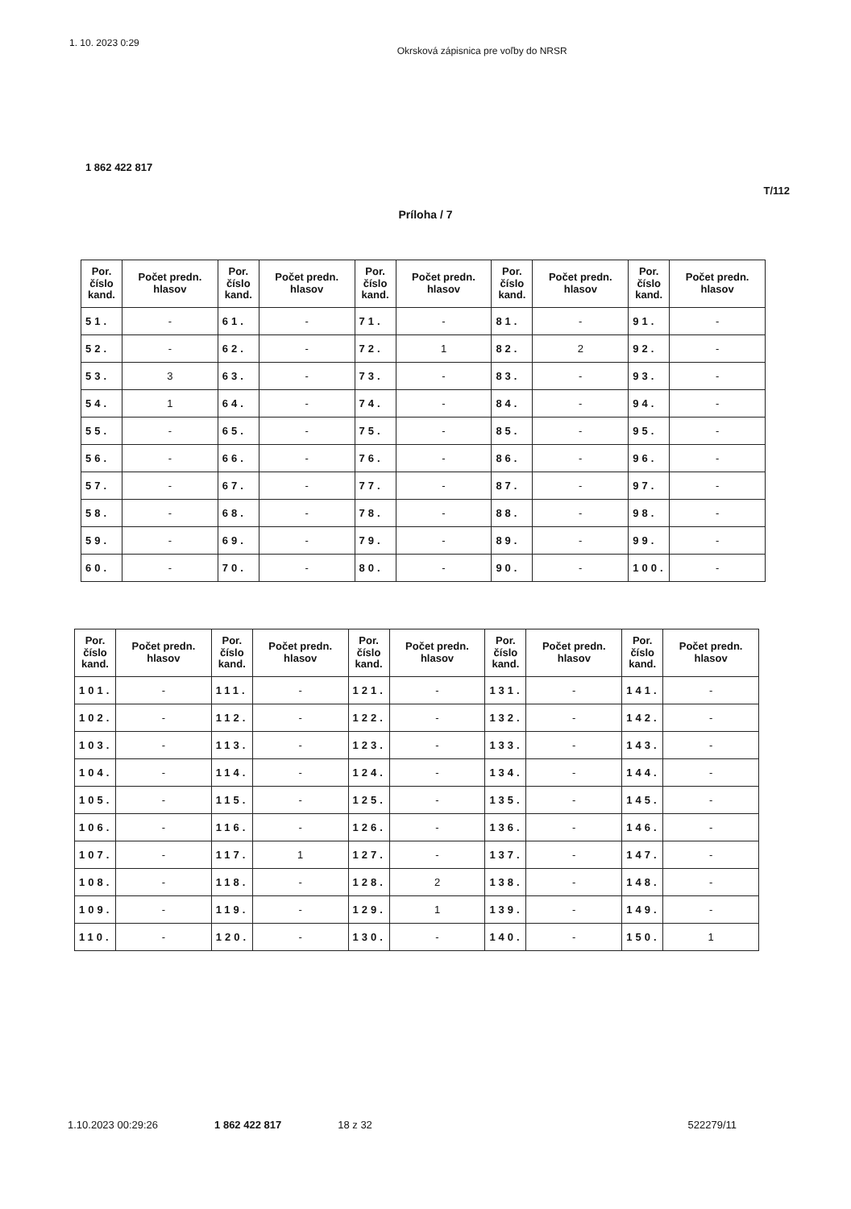1. 10. 2023 0:29 Okrsková zápisnica pre voľby do NRSR
1 862 422 817
T/112
Príloha / 7
| Por. číslo kand. | Počet predn. hlasov | Por. číslo kand. | Počet predn. hlasov | Por. číslo kand. | Počet predn. hlasov | Por. číslo kand. | Počet predn. hlasov | Por. číslo kand. | Počet predn. hlasov |
| --- | --- | --- | --- | --- | --- | --- | --- | --- | --- |
| 51. | - | 61. | - | 71. | - | 81. | - | 91. | - |
| 52. | - | 62. | - | 72. | 1 | 82. | 2 | 92. | - |
| 53. | 3 | 63. | - | 73. | - | 83. | - | 93. | - |
| 54. | 1 | 64. | - | 74. | - | 84. | - | 94. | - |
| 55. | - | 65. | - | 75. | - | 85. | - | 95. | - |
| 56. | - | 66. | - | 76. | - | 86. | - | 96. | - |
| 57. | - | 67. | - | 77. | - | 87. | - | 97. | - |
| 58. | - | 68. | - | 78. | - | 88. | - | 98. | - |
| 59. | - | 69. | - | 79. | - | 89. | - | 99. | - |
| 60. | - | 70. | - | 80. | - | 90. | - | 100. | - |
| Por. číslo kand. | Počet predn. hlasov | Por. číslo kand. | Počet predn. hlasov | Por. číslo kand. | Počet predn. hlasov | Por. číslo kand. | Počet predn. hlasov | Por. číslo kand. | Počet predn. hlasov |
| --- | --- | --- | --- | --- | --- | --- | --- | --- | --- |
| 101. | - | 111. | - | 121. | - | 131. | - | 141. | - |
| 102. | - | 112. | - | 122. | - | 132. | - | 142. | - |
| 103. | - | 113. | - | 123. | - | 133. | - | 143. | - |
| 104. | - | 114. | - | 124. | - | 134. | - | 144. | - |
| 105. | - | 115. | - | 125. | - | 135. | - | 145. | - |
| 106. | - | 116. | - | 126. | - | 136. | - | 146. | - |
| 107. | - | 117. | 1 | 127. | - | 137. | - | 147. | - |
| 108. | - | 118. | - | 128. | 2 | 138. | - | 148. | - |
| 109. | - | 119. | - | 129. | 1 | 139. | - | 149. | - |
| 110. | - | 120. | - | 130. | - | 140. | - | 150. | 1 |
1.10.2023 00:29:26 1 862 422 817 18 z 32 522279/11